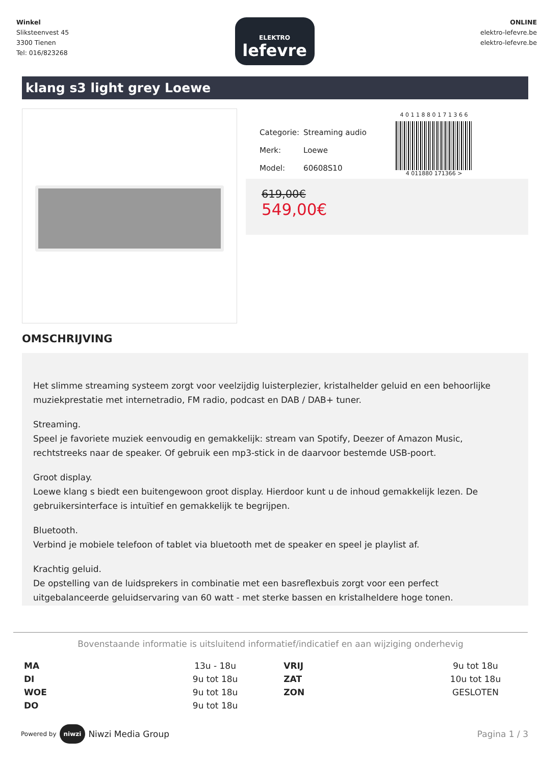Winkel
Sliksteenvest 45
3300 Tienen
Tel: 016/823268
ELEKTRO
lefevre
ONLINE
elektro-lefevre.be
elektro-lefevre.be
klang s3 light grey Loewe
| Categorie: | Streaming audio |
| Merk: | Loewe |
| Model: | 60608S10 |
4 0 1 1 8 8 0 1 7 1 3 6 6
4 011880 171366 >
619,00€
549,00€
OMSCHRIJVING
Het slimme streaming systeem zorgt voor veelzijdig luisterplezier, kristalhelder geluid en een behoorlijke muziekprestatie met internetradio, FM radio, podcast en DAB / DAB+ tuner.
Streaming.
Speel je favoriete muziek eenvoudig en gemakkelijk: stream van Spotify, Deezer of Amazon Music, rechtstreeks naar de speaker. Of gebruik een mp3-stick in de daarvoor bestemde USB-poort.
Groot display.
Loewe klang s biedt een buitengewoon groot display. Hierdoor kunt u de inhoud gemakkelijk lezen. De gebruikersinterface is intuïtief en gemakkelijk te begrijpen.
Bluetooth.
Verbind je mobiele telefoon of tablet via bluetooth met de speaker en speel je playlist af.
Krachtig geluid.
De opstelling van de luidsprekers in combinatie met een basreflexbuis zorgt voor een perfect uitgebalanceerde geluidservaring van 60 watt - met sterke bassen en kristalheldere hoge tonen.
Bovenstaande informatie is uitsluitend informatief/indicatief en aan wijziging onderhevig
| MA | 13u - 18u | VRIJ | 9u tot 18u |
| DI | 9u tot 18u | ZAT | 10u tot 18u |
| WOE | 9u tot 18u | ZON | GESLOTEN |
| DO | 9u tot 18u | | |
Powered by niwzi Niwzi Media Group
Pagina 1 / 3